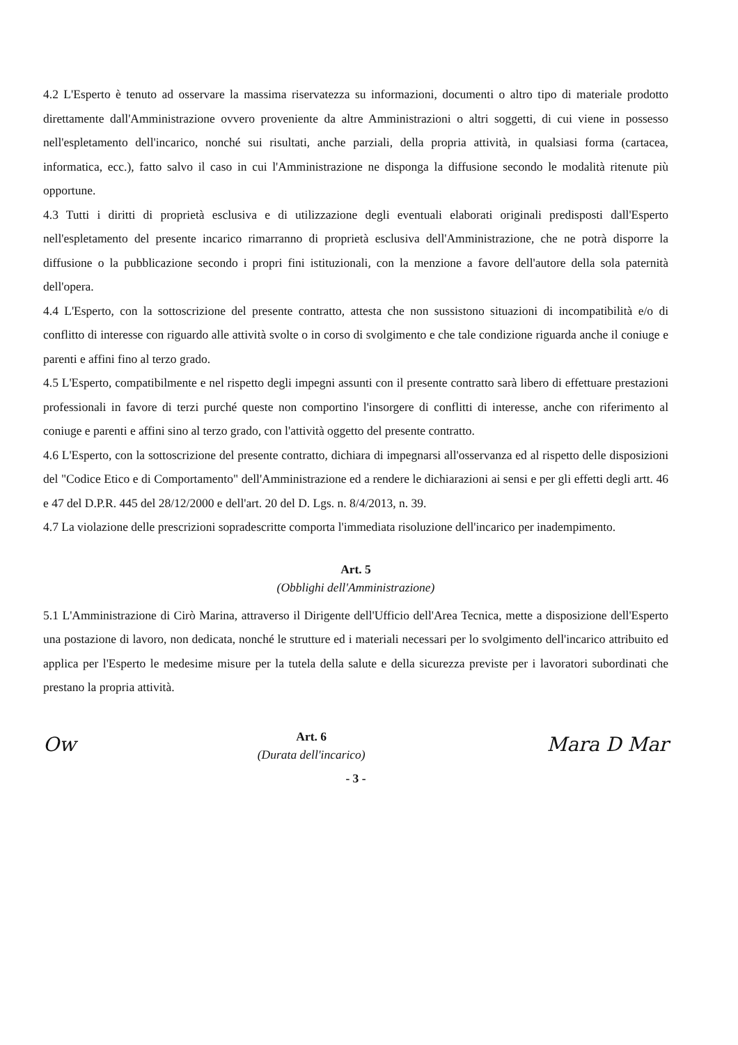4.2 L'Esperto è tenuto ad osservare la massima riservatezza su informazioni, documenti o altro tipo di materiale prodotto direttamente dall'Amministrazione ovvero proveniente da altre Amministrazioni o altri soggetti, di cui viene in possesso nell'espletamento dell'incarico, nonché sui risultati, anche parziali, della propria attività, in qualsiasi forma (cartacea, informatica, ecc.), fatto salvo il caso in cui l'Amministrazione ne disponga la diffusione secondo le modalità ritenute più opportune.
4.3 Tutti i diritti di proprietà esclusiva e di utilizzazione degli eventuali elaborati originali predisposti dall'Esperto nell'espletamento del presente incarico rimarranno di proprietà esclusiva dell'Amministrazione, che ne potrà disporre la diffusione o la pubblicazione secondo i propri fini istituzionali, con la menzione a favore dell'autore della sola paternità dell'opera.
4.4 L'Esperto, con la sottoscrizione del presente contratto, attesta che non sussistono situazioni di incompatibilità e/o di conflitto di interesse con riguardo alle attività svolte o in corso di svolgimento e che tale condizione riguarda anche il coniuge e parenti e affini fino al terzo grado.
4.5 L'Esperto, compatibilmente e nel rispetto degli impegni assunti con il presente contratto sarà libero di effettuare prestazioni professionali in favore di terzi purché queste non comportino l'insorgere di conflitti di interesse, anche con riferimento al coniuge e parenti e affini sino al terzo grado, con l'attività oggetto del presente contratto.
4.6 L'Esperto, con la sottoscrizione del presente contratto, dichiara di impegnarsi all'osservanza ed al rispetto delle disposizioni del "Codice Etico e di Comportamento" dell'Amministrazione ed a rendere le dichiarazioni ai sensi e per gli effetti degli artt. 46 e 47 del D.P.R. 445 del 28/12/2000 e dell'art. 20 del D. Lgs. n. 8/4/2013, n. 39.
4.7 La violazione delle prescrizioni sopradescritte comporta l'immediata risoluzione dell'incarico per inadempimento.
Art. 5
(Obblighi dell'Amministrazione)
5.1 L'Amministrazione di Cirò Marina, attraverso il Dirigente dell'Ufficio dell'Area Tecnica, mette a disposizione dell'Esperto una postazione di lavoro, non dedicata, nonché le strutture ed i materiali necessari per lo svolgimento dell'incarico attribuito ed applica per l'Esperto le medesime misure per la tutela della salute e della sicurezza previste per i lavoratori subordinati che prestano la propria attività.
Ow
Art. 6
(Durata dell'incarico)
Mara D Mar
- 3 -